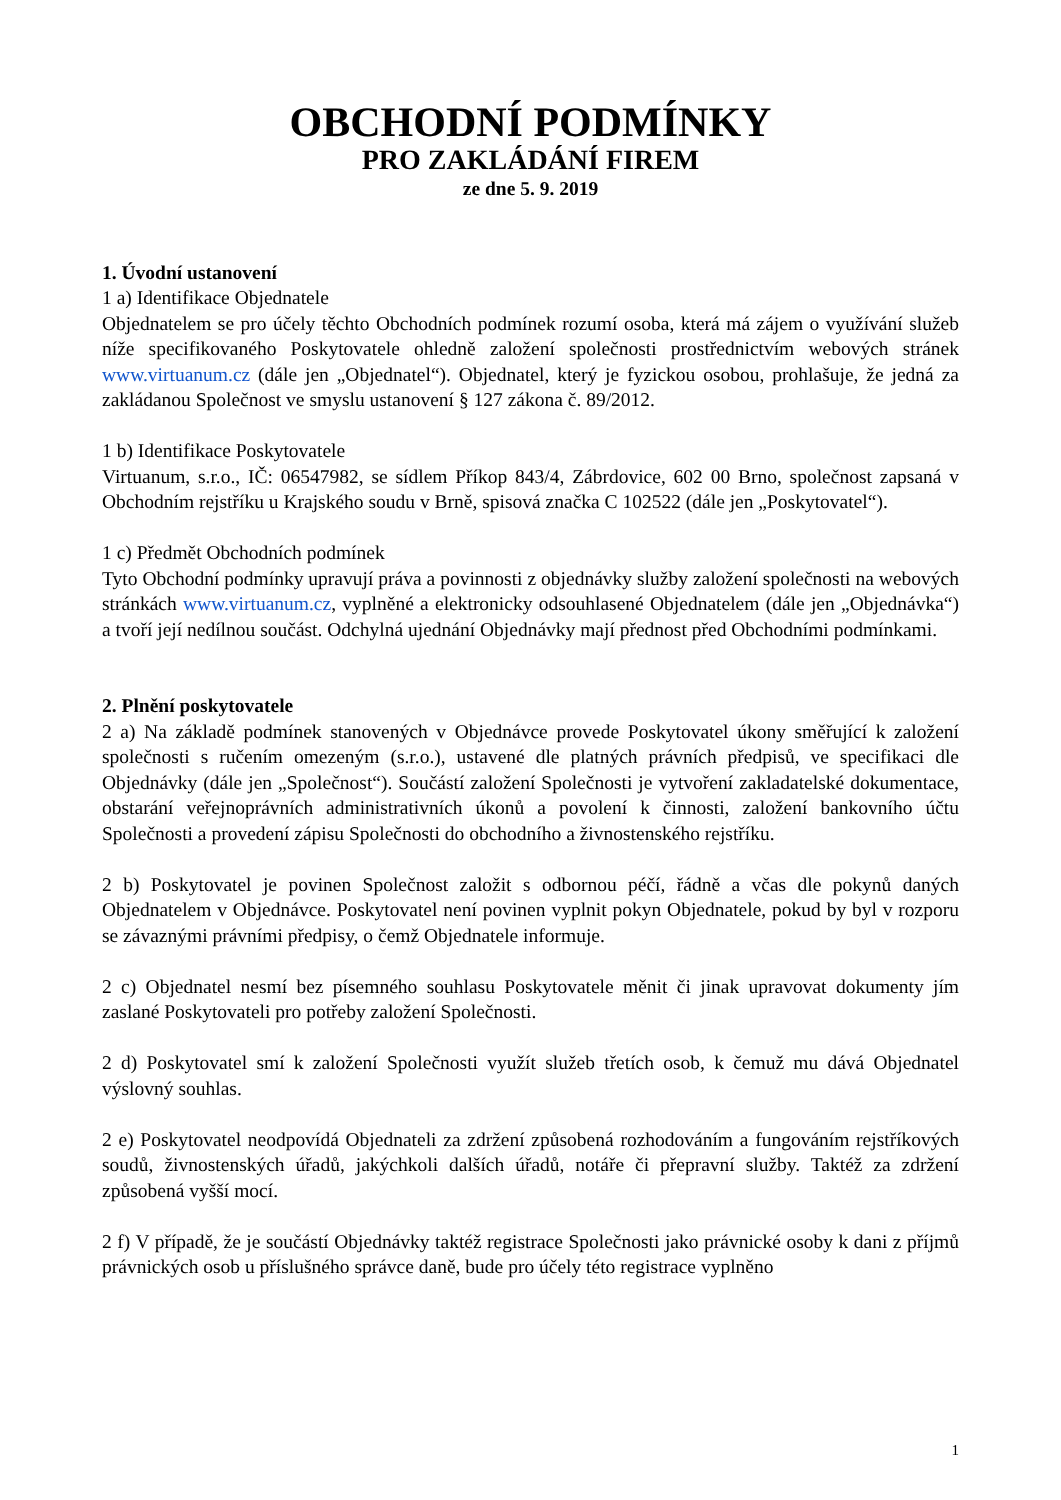OBCHODNÍ PODMÍNKY
PRO ZAKLÁDÁNÍ FIREM
ze dne 5. 9. 2019
1. Úvodní ustanovení
1 a) Identifikace Objednatele
Objednatelem se pro účely těchto Obchodních podmínek rozumí osoba, která má zájem o využívání služeb níže specifikovaného Poskytovatele ohledně založení společnosti prostřednictvím webových stránek www.virtuanum.cz (dále jen „Objednatel“). Objednatel, který je fyzickou osobou, prohlašuje, že jedná za zakládanou Společnost ve smyslu ustanovení § 127 zákona č. 89/2012.
1 b) Identifikace Poskytovatele
Virtuanum, s.r.o., IČ: 06547982, se sídlem Příkop 843/4, Zábrdovice, 602 00 Brno, společnost zapsaná v Obchodním rejstříku u Krajského soudu v Brně, spisová značka C 102522 (dále jen „Poskytovatel“).
1 c) Předmět Obchodních podmínek
Tyto Obchodní podmínky upravují práva a povinnosti z objednávky služby založení společnosti na webových stránkách www.virtuanum.cz, vyplněné a elektronicky odsouhlasené Objednatelem (dále jen „Objednávka“) a tvoří její nedílnou součást. Odchylná ujednání Objednávky mají přednost před Obchodními podmínkami.
2. Plnění poskytovatele
2 a) Na základě podmínek stanovených v Objednávce provede Poskytovatel úkony směřující k založení společnosti s ručením omezeným (s.r.o.), ustavené dle platných právních předpisů, ve specifikaci dle Objednávky (dále jen „Společnost“). Součástí založení Společnosti je vytvoření zakladatelské dokumentace, obstarání veřejnoprávních administrativních úkonů a povolení k činnosti, založení bankovního účtu Společnosti a provedení zápisu Společnosti do obchodního a živnostenského rejstříku.
2 b) Poskytovatel je povinen Společnost založit s odbornou péčí, řádně a včas dle pokynů daných Objednatelem v Objednávce. Poskytovatel není povinen vyplnit pokyn Objednatele, pokud by byl v rozporu se závaznými právními předpisy, o čemž Objednatele informuje.
2 c) Objednatel nesmí bez písemného souhlasu Poskytovatele měnit či jinak upravovat dokumenty jím zaslané Poskytovateli pro potřeby založení Společnosti.
2 d) Poskytovatel smí k založení Společnosti využít služeb třetích osob, k čemuž mu dává Objednatel výslovný souhlas.
2 e) Poskytovatel neodpovídá Objednateli za zdržení způsobená rozhodováním a fungováním rejstříkových soudů, živnostenských úřadů, jakýchkoli dalších úřadů, notáře či přepravní služby. Taktéž za zdržení způsobená vyšší mocí.
2 f) V případě, že je součástí Objednávky taktéž registrace Společnosti jako právnické osoby k dani z příjmů právnických osob u příslušného správce daně, bude pro účely této registrace vyplněno
1